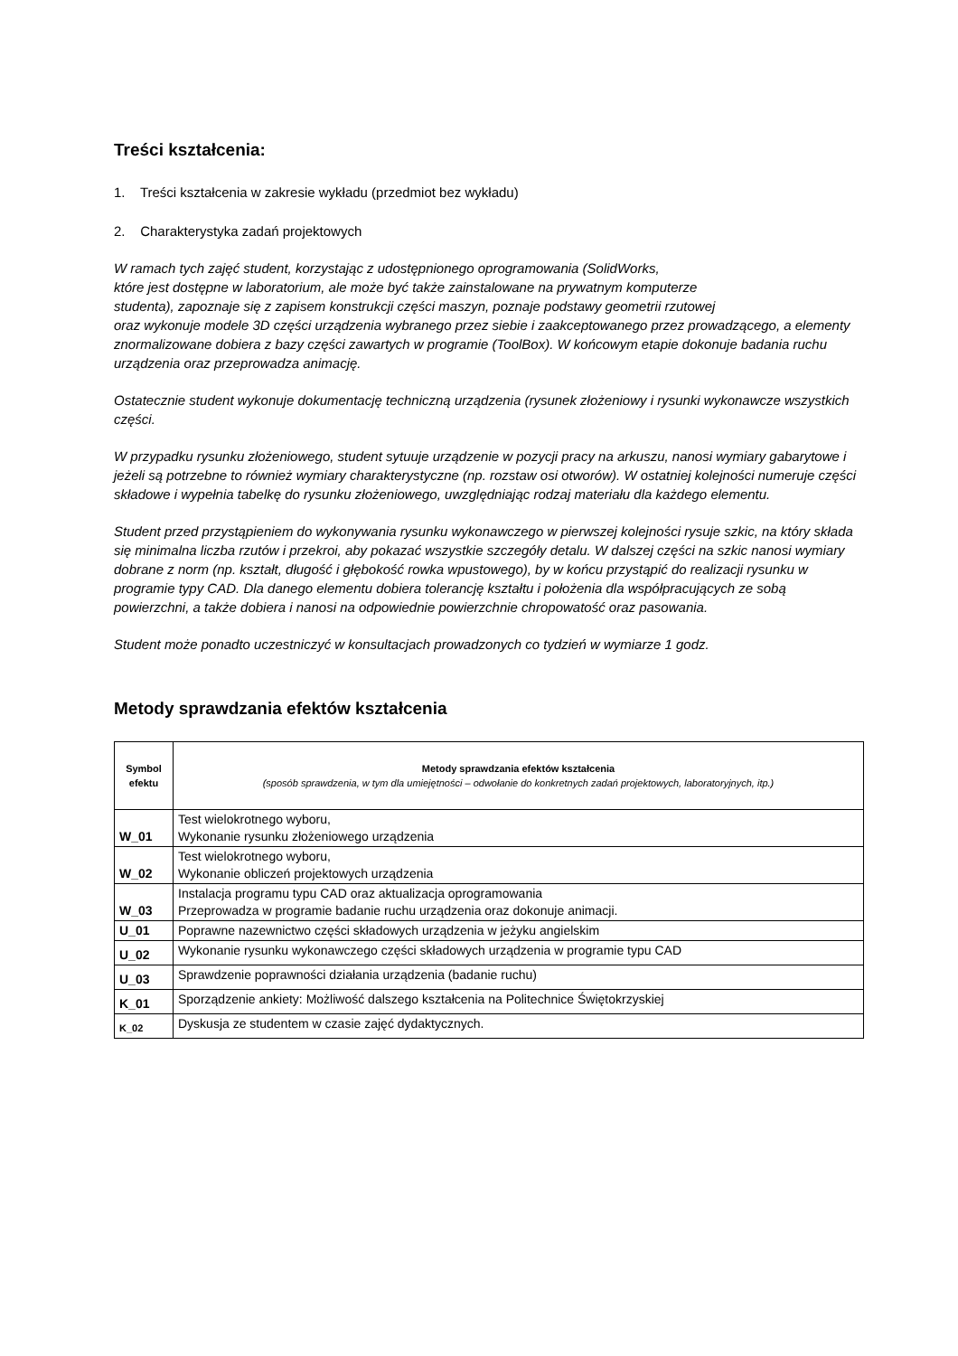Treści kształcenia:
1. Treści kształcenia w zakresie wykładu (przedmiot bez wykładu)
2. Charakterystyka zadań projektowych
W ramach tych zajęć student, korzystając z udostępnionego oprogramowania (SolidWorks,
które jest dostępne w laboratorium, ale może być także zainstalowane na prywatnym komputerze
studenta), zapoznaje się z zapisem konstrukcji części maszyn, poznaje podstawy geometrii rzutowej
oraz wykonuje modele 3D części urządzenia wybranego przez siebie i zaakceptowanego przez prowadzącego, a elementy znormalizowane dobiera z bazy części zawartych w programie (ToolBox). W końcowym etapie dokonuje badania ruchu urządzenia oraz przeprowadza animację.
Ostatecznie student wykonuje dokumentację techniczną urządzenia (rysunek złożeniowy i rysunki wykonawcze wszystkich części.
W przypadku rysunku złożeniowego, student sytuuje urządzenie w pozycji pracy na arkuszu, nanosi wymiary gabarytowe i jeżeli są potrzebne to również wymiary charakterystyczne (np. rozstaw osi otworów). W ostatniej kolejności numeruje części składowe i wypełnia tabelkę do rysunku złożeniowego, uwzględniając rodzaj materiału dla każdego elementu.
Student przed przystąpieniem do wykonywania rysunku wykonawczego w pierwszej kolejności rysuje szkic, na który składa się minimalna liczba rzutów i przekroi, aby pokazać wszystkie szczegóły detalu. W dalszej części na szkic nanosi wymiary dobrane z norm (np. kształt, długość i głębokość rowka wpustowego), by w końcu przystąpić do realizacji rysunku w programie typy CAD. Dla danego elementu dobiera tolerancję kształtu i położenia dla współpracujących ze sobą powierzchni, a także dobiera i nanosi na odpowiednie powierzchnie chropowatość oraz pasowania.
Student może ponadto uczestniczyć w konsultacjach prowadzonych co tydzień w wymiarze 1 godz.
Metody sprawdzania efektów kształcenia
| Symbol efektu | Metody sprawdzania efektów kształcenia (sposób sprawdzenia, w tym dla umiejętności – odwołanie do konkretnych zadań projektowych, laboratoryjnych, itp.) |
| --- | --- |
| W_01 | Test wielokrotnego wyboru, Wykonanie rysunku złożeniowego urządzenia |
| W_02 | Test wielokrotnego wyboru, Wykonanie obliczeń projektowych urządzenia |
| W_03 | Instalacja programu typu CAD oraz aktualizacja oprogramowania Przeprowadza w programie badanie ruchu urządzenia oraz dokonuje animacji. |
| U_01 | Poprawne nazewnictwo części składowych urządzenia w jeżyku angielskim |
| U_02 | Wykonanie rysunku wykonawczego części składowych urządzenia w programie typu CAD |
| U_03 | Sprawdzenie poprawności działania urządzenia (badanie ruchu) |
| K_01 | Sporządzenie ankiety: Możliwość dalszego kształcenia na Politechnice Świętokrzyskiej |
| K_02 | Dyskusja ze studentem w czasie zajęć dydaktycznych. |